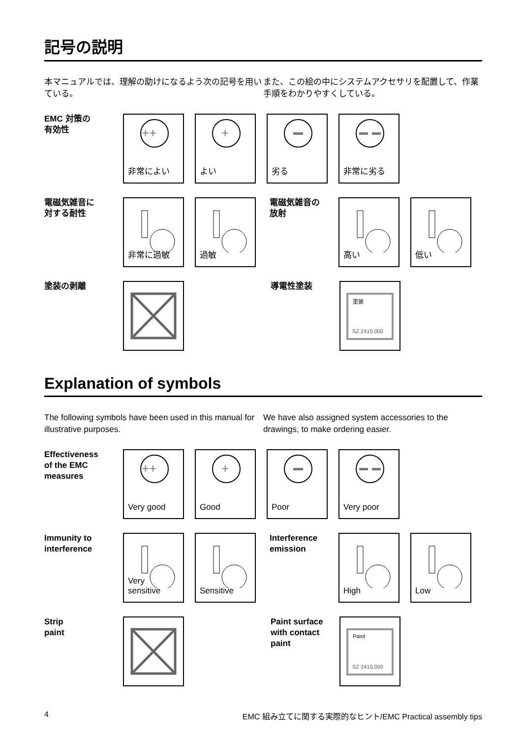記号の説明
本マニュアルでは、理解の助けになるよう次の記号を用いている。
また、この絵の中にシステムアクセサリを配置して、作業手順をわかりやすくしている。
EMC 対策の
有効性
++
非常によい
+
よい
劣る
非常に劣る
電磁気雑音に
対する耐性
非常に過敏
過敏
電磁気雑音の
放射
高い
低い
塗装の剥離 導電性塗装
塗装
SZ 2415.000
Explanation of symbols
The following symbols have been used in this manual for illustrative purposes.
We have also assigned system accessories to the drawings, to make ordering easier.
Effectiveness
of the EMC
measures
++
Very good
+
Good
Poor
Very poor
Immunity to
interference
Very
sensitive
Sensitive
Interference
emission
High
Low
Strip
paint
Paint surface
with contact
paint
Paint
SZ 2415.000
4 EMC 組み立てに関する実際的なヒント/EMC Practical assembly tips